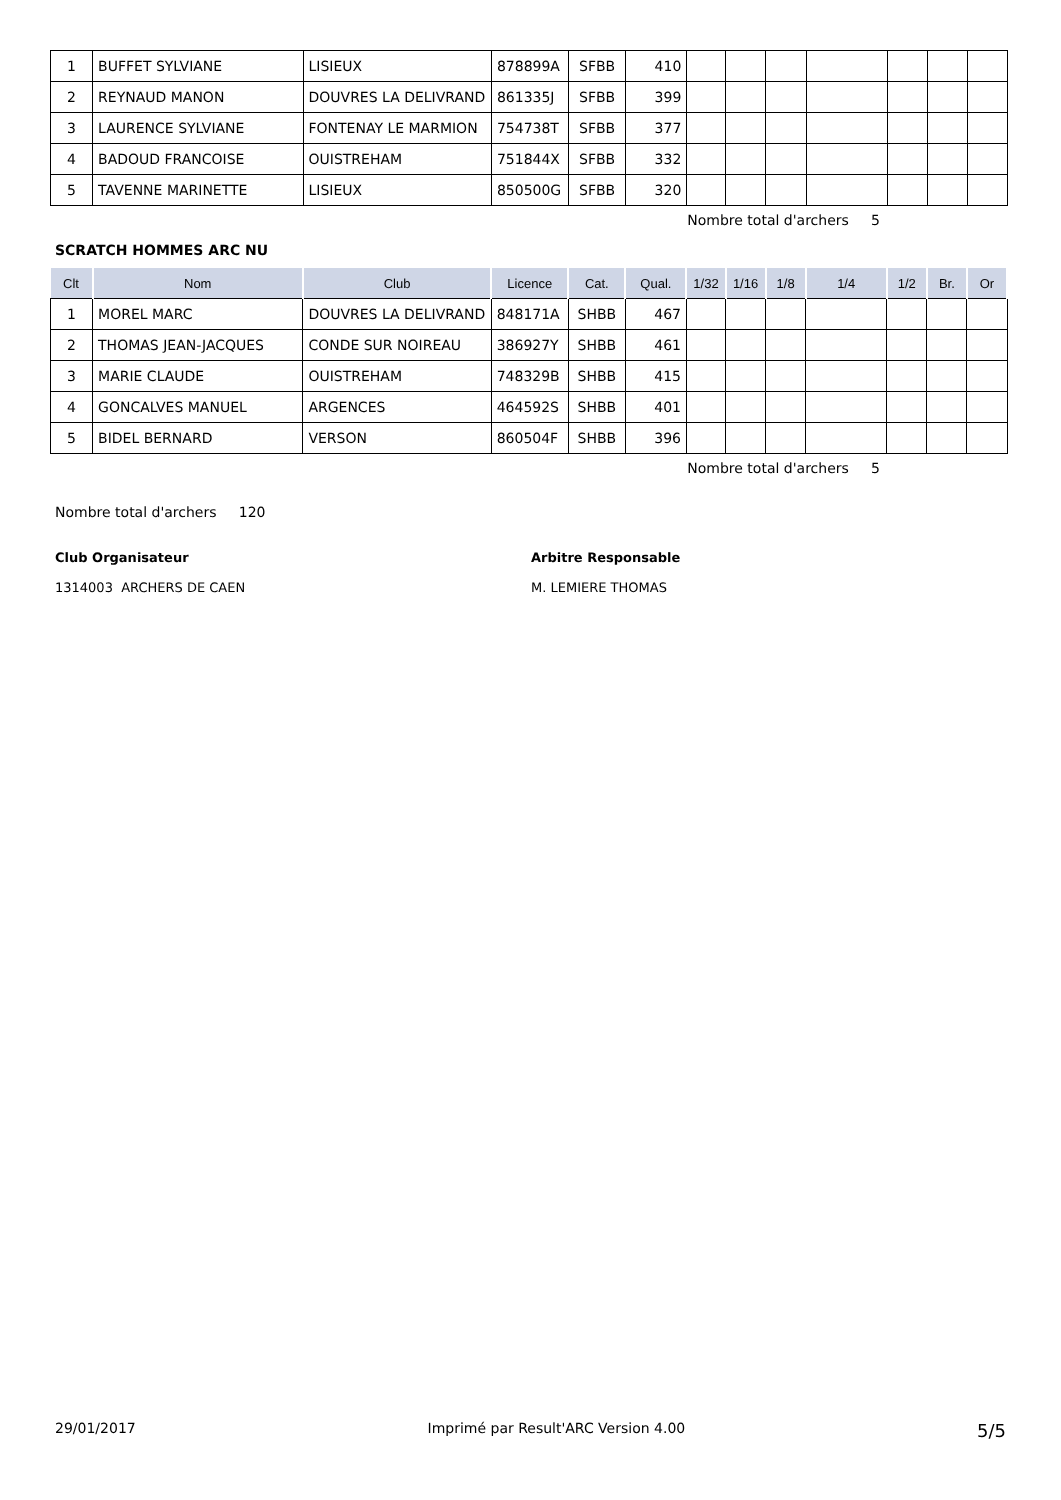| 1 | BUFFET SYLVIANE | LISIEUX | 878899A | SFBB | 410 | | | | | | | |
| 2 | REYNAUD MANON | DOUVRES LA DELIVRAND | 861335J | SFBB | 399 | | | | | | | |
| 3 | LAURENCE SYLVIANE | FONTENAY LE MARMION | 754738T | SFBB | 377 | | | | | | | |
| 4 | BADOUD FRANCOISE | OUISTREHAM | 751844X | SFBB | 332 | | | | | | | |
| 5 | TAVENNE MARINETTE | LISIEUX | 850500G | SFBB | 320 | | | | | | | |
Nombre total d'archers 5
SCRATCH HOMMES ARC NU
| Clt | Nom | Club | Licence | Cat. | Qual. | 1/32 | 1/16 | 1/8 | 1/4 | 1/2 | Br. | Or |
| --- | --- | --- | --- | --- | --- | --- | --- | --- | --- | --- | --- | --- |
| 1 | MOREL MARC | DOUVRES LA DELIVRAND | 848171A | SHBB | 467 | | | | | | | |
| 2 | THOMAS JEAN-JACQUES | CONDE SUR NOIREAU | 386927Y | SHBB | 461 | | | | | | | |
| 3 | MARIE CLAUDE | OUISTREHAM | 748329B | SHBB | 415 | | | | | | | |
| 4 | GONCALVES MANUEL | ARGENCES | 464592S | SHBB | 401 | | | | | | | |
| 5 | BIDEL BERNARD | VERSON | 860504F | SHBB | 396 | | | | | | | |
Nombre total d'archers 5
Nombre total d'archers 120
Club Organisateur
1314003 ARCHERS DE CAEN
Arbitre Responsable
M. LEMIERE THOMAS
29/01/2017 Imprimé par Result'ARC Version 4.00 5/5